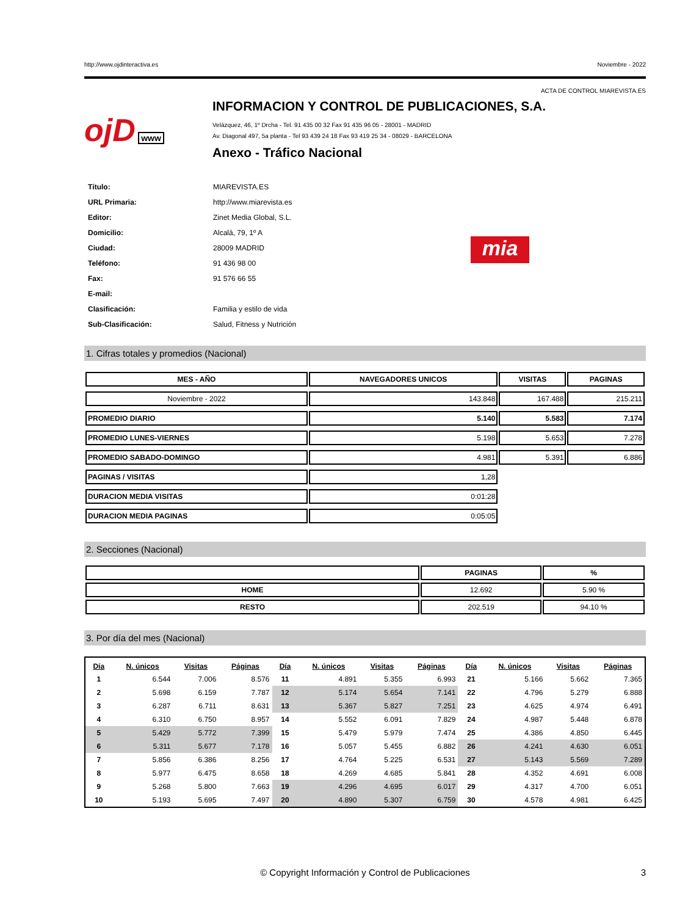http://www.ojdinteractiva.es Noviembre - 2022
ACTA DE CONTROL MIAREVISTA.ES
ojD www
INFORMACION Y CONTROL DE PUBLICACIONES, S.A.
Velázquez, 46, 1º Drcha - Tel. 91 435 00 32 Fax 91 435 96 05 - 28001 - MADRID
Av. Diagonal 497, 5a planta - Tel 93 439 24 18 Fax 93 419 25 34 - 08029 - BARCELONA
Anexo - Tráfico Nacional
| Título: | MIAREVISTA.ES |
| URL Primaria: | http://www.miarevista.es |
| Editor: | Zinet Media Global, S.L. |
| Domicilio: | Alcalá, 79, 1º A |
| Ciudad: | 28009 MADRID |
| Teléfono: | 91 436 98 00 |
| Fax: | 91 576 66 55 |
| E-mail: | |
| Clasificación: | Familia y estilo de vida |
| Sub-Clasificación: | Salud, Fitness y Nutrición |
mia
1. Cifras totales y promedios (Nacional)
| MES - AÑO | NAVEGADORES UNICOS | VISITAS | PAGINAS |
| --- | --- | --- | --- |
| Noviembre - 2022 | 143.848 | 167.488 | 215.211 |
| PROMEDIO DIARIO | 5.140 | 5.583 | 7.174 |
| PROMEDIO LUNES-VIERNES | 5.198 | 5.653 | 7.278 |
| PROMEDIO SABADO-DOMINGO | 4.981 | 5.391 | 6.886 |
| PAGINAS / VISITAS | 1,28 | | |
| DURACION MEDIA VISITAS | 0:01:28 | | |
| DURACION MEDIA PAGINAS | 0:05:05 | | |
2. Secciones (Nacional)
| | PAGINAS | % |
| --- | --- | --- |
| HOME | 12.692 | 5.90 % |
| RESTO | 202.519 | 94.10 % |
3. Por día del mes (Nacional)
| Día | N. únicos | Visitas | Páginas | Día | N. únicos | Visitas | Páginas | Día | N. únicos | Visitas | Páginas |
| --- | --- | --- | --- | --- | --- | --- | --- | --- | --- | --- | --- |
| 1 | 6.544 | 7.006 | 8.576 | 11 | 4.891 | 5.355 | 6.993 | 21 | 5.166 | 5.662 | 7.365 |
| 2 | 5.698 | 6.159 | 7.787 | 12 | 5.174 | 5.654 | 7.141 | 22 | 4.796 | 5.279 | 6.888 |
| 3 | 6.287 | 6.711 | 8.631 | 13 | 5.367 | 5.827 | 7.251 | 23 | 4.625 | 4.974 | 6.491 |
| 4 | 6.310 | 6.750 | 8.957 | 14 | 5.552 | 6.091 | 7.829 | 24 | 4.987 | 5.448 | 6.878 |
| 5 | 5.429 | 5.772 | 7.399 | 15 | 5.479 | 5.979 | 7.474 | 25 | 4.386 | 4.850 | 6.445 |
| 6 | 5.311 | 5.677 | 7.178 | 16 | 5.057 | 5.455 | 6.882 | 26 | 4.241 | 4.630 | 6.051 |
| 7 | 5.856 | 6.386 | 8.256 | 17 | 4.764 | 5.225 | 6.531 | 27 | 5.143 | 5.569 | 7.289 |
| 8 | 5.977 | 6.475 | 8.658 | 18 | 4.269 | 4.685 | 5.841 | 28 | 4.352 | 4.691 | 6.008 |
| 9 | 5.268 | 5.800 | 7.663 | 19 | 4.296 | 4.695 | 6.017 | 29 | 4.317 | 4.700 | 6.051 |
| 10 | 5.193 | 5.695 | 7.497 | 20 | 4.890 | 5.307 | 6.759 | 30 | 4.578 | 4.981 | 6.425 |
© Copyright Información y Control de Publicaciones 3